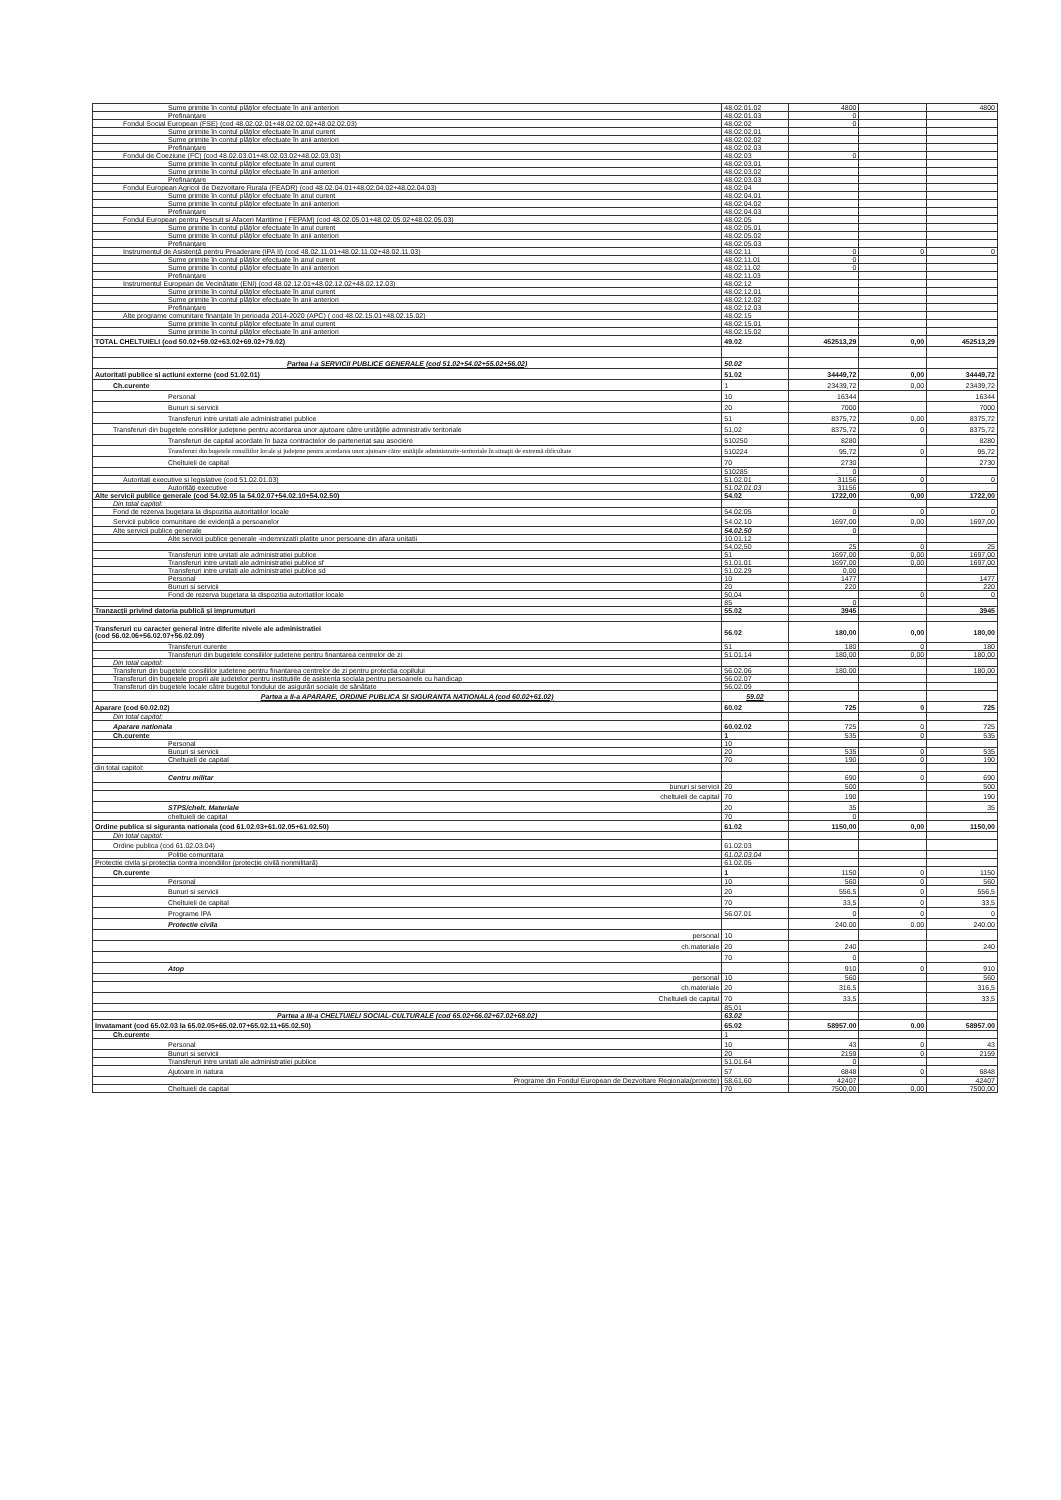| Sume primite în contul plăților efectuate în anii anteriori | 48.02.01.02 | 4800 | | 4800 |
| Prefinanțare | 48.02.01.03 | 0 | | |
| Fondul Social European (FSE) (cod 48.02.02.01+48.02.02.02+48.02.02.03) | 48.02.02 | 0 | | |
| Sume primite în contul plăților efectuate în anul curent | 48.02.02.01 | | | |
| Sume primite în contul plăților efectuate în anii anteriori | 48.02.02.02 | | | |
| Prefinanțare | 48.02.02.03 | | | |
| Fondul de Coeziune (FC) (cod 48.02.03.01+48.02.03.02+48.02.03.03) | 48.02.03 | 0 | | |
| Sume primite în contul plăților efectuate în anul curent | 48.02.03.01 | | | |
| Sume primite în contul plăților efectuate în anii anteriori | 48.02.03.02 | | | |
| Prefinanțare | 48.02.03.03 | | | |
| Fondul European Agricol de Dezvoltare Rurala (FEADR) (cod 48.02.04.01+48.02.04.02+48.02.04.03) | 48.02.04 | | | |
| Sume primite în contul plăților efectuate în anul curent | 48.02.04.01 | | | |
| Sume primite în contul plăților efectuate în anii anteriori | 48.02.04.02 | | | |
| Prefinanțare | 48.02.04.03 | | | |
| Fondul European pentru Pescuit si Afaceri Maritime ( FEPAM) (cod 48.02.05.01+48.02.05.02+48.02.05.03) | 48.02.05 | | | |
| Sume primite în contul plăților efectuate în anul curent | 48.02.05.01 | | | |
| Sume primite în contul plăților efectuate în anii anteriori | 48.02.05.02 | | | |
| Prefinanțare | 48.02.05.03 | | | |
| Instrumentul de Asistență pentru Preaderare (IPA II) (cod 48.02.11.01+48.02.11.02+48.02.11.03) | 48.02.11 | 0 | 0 | 0 |
| Sume primite în contul plăților efectuate în anul curent | 48.02.11.01 | 0 | | |
| Sume primite în contul plăților efectuate în anii anteriori | 48.02.11.02 | 0 | | |
| Prefinanțare | 48.02.11.03 | | | |
| Instrumentul European de Vecinătate (ENI) (cod 48.02.12.01+48.02.12.02+48.02.12.03) | 48.02.12 | | | |
| Sume primite în contul plăților efectuate în anul curent | 48.02.12.01 | | | |
| Sume primite în contul plăților efectuate în anii anteriori | 48.02.12.02 | | | |
| Prefinanțare | 48.02.12.03 | | | |
| Alte programe comunitare finanțate în perioada 2014-2020 (APC) ( cod 48.02.15.01+48.02.15.02) | 48.02.15 | | | |
| Sume primite în contul plăților efectuate în anul curent | 48.02.15.01 | | | |
| Sume primite în contul plăților efectuate în anii anteriori | 48.02.15.02 | | | |
| TOTAL CHELTUIELI (cod 50.02+59.02+63.02+69.02+79.02) | 49.02 | 452513,29 | 0,00 | 452513,29 |
| Partea I-a SERVICII PUBLICE GENERALE (cod 51.02+54.02+55.02+56.02) | 50.02 | | | |
| Autoritati publice si actiuni externe (cod 51.02.01) | 51.02 | 34449,72 | 0,00 | 34449,72 |
| Ch.curente | 1 | 23439,72 | 0,00 | 23439,72 |
| Personal | 10 | 16344 | | 16344 |
| Bunuri si servicii | 20 | 7000 | | 7000 |
| Transferuri intre unitati ale administratiei publice | 51 | 8375,72 | 0,00 | 8375,72 |
| Transferuri din bugetele consiliilor județene pentru acordarea unor ajutoare către unitățiile administrativ teritoriale | 51,02 | 8375,72 | 0 | 8375,72 |
| Transferuri de capital acordate în baza contractelor de parteneriat sau asociere | 510250 | 8280 | | 8280 |
| Transferuri din bugetele consiliilor locale şi judeţene pentru acordarea unor ajutoare către unităţile administrativ-teritoriale în situaţii de extremă dificultate | 510224 | 95,72 | 0 | 95,72 |
| Cheltuieli de capital | 70 | 2730 | | 2730 |
| | 510285 | 0 | | |
| Autoritati executive si legislative (cod 51.02.01.03) | 51.02.01 | 31156 | 0 | 0 |
| Autorități executive | 51.02.01.03 | 31156 | | |
| Alte servicii publice generale (cod 54.02.05 la 54.02.07+54.02.10+54.02.50) | 54.02 | 1722,00 | 0,00 | 1722,00 |
| Din total capitol: | | | | |
| Fond de rezerva bugetara la dispozitia autoritatilor locale | 54.02.05 | 0 | 0 | 0 |
| Servicii publice comunitare de evidență a persoanelor | 54.02.10 | 1697,00 | 0,00 | 1697,00 |
| Alte servicii publice generale | 54.02.50 | 0 | | |
| Alte servicii publice generale -indemnizatii platite unor persoane din afara unitatii | 10.01.12 | | | |
| | 54,02,50 | 25 | 0 | 25 |
| Transferuri intre unitati ale administratiei publice | 51 | 1697,00 | 0,00 | 1697,00 |
| Transferuri intre unitati ale administratiei publice sf | 51.01.01 | 1697,00 | 0,00 | 1697,00 |
| Transferuri intre unitati ale administratiei publice sd | 51.02.29 | 0,00 | | |
| Personal | 10 | 1477 | | 1477 |
| Bunuri si servicii | 20 | 220 | | 220 |
| Fond de rezerva bugetara la dispozitia autoritatilor locale | 50,04 | | 0 | 0 |
| | 85 | 0 | | |
| Tranzacții privind datoria publică și imprumuturi | 55.02 | 3945 | | 3945 |
| Transferuri cu caracter general intre diferite nivele ale administratiei (cod 56.02.06+56.02.07+56.02.09) | 56.02 | 180,00 | 0,00 | 180,00 |
| Transferuri curente | 51 | 180 | 0 | 180 |
| Transferuri din bugetele consiliilor judetene pentru finantarea centrelor de zi | 51.01.14 | 180,00 | 0,00 | 180,00 |
| Din total capitol: | | | | |
| Transferuri din bugetele consiliilor judetene pentru finantarea centrelor de zi pentru protectia copilului | 56.02.06 | 180.00 | | 180,00 |
| Transferuri din bugetele proprii ale judetelor pentru institutiile de asistenta sociala pentru persoanele cu handicap | 56.02.07 | | | |
| Transferuri din bugetele locale către bugetul fondului de asigurări sociale de sănătate | 56.02.09 | | | |
| Partea a II-a APARARE, ORDINE PUBLICA SI SIGURANTA NATIONALA (cod 60.02+61.02) | 59.02 | | | |
| Aparare (cod 60.02.02) | 60.02 | 725 | 0 | 725 |
| Din total capitol: | | | | |
| Aparare nationala | 60.02.02 | 725 | 0 | 725 |
| Ch.curente | 1 | 535 | 0 | 535 |
| Personal | 10 | | | |
| Bunuri si servicii | 20 | 535 | 0 | 535 |
| Cheltuieli de capital | 70 | 190 | 0 | 190 |
| din total capitol: | | | | |
| Centru militar | | 690 | 0 | 690 |
| bunuri si servicii | 20 | 500 | | 500 |
| cheltuieli de capital | 70 | 190 | | 190 |
| STPS/chelt. Materiale | 20 | 35 | | 35 |
| cheltuieli de capital | 70 | 0 | | |
| Ordine publica si siguranta nationala (cod 61.02.03+61.02.05+61.02.50) | 61.02 | 1150,00 | 0,00 | 1150,00 |
| Din total capitol: | | | | |
| Ordine publica (cod 61.02.03.04) | 61.02.03 | | | |
| Politie comunitara | 61.02.03.04 | | | |
| Protectie civila și protectia contra incendiilor (protecție civilă nonmilitară) | 61.02.05 | | | |
| Ch.curente | 1 | 1150 | 0 | 1150 |
| Personal | 10 | 560 | 0 | 560 |
| Bunuri si servicii | 20 | 556,5 | 0 | 556,5 |
| Cheltuieli de capital | 70 | 33,5 | 0 | 33,5 |
| Programe IPA | 56.07.01 | 0 | 0 | 0 |
| Protectie civila | | 240.00 | 0.00 | 240.00 |
| personal | 10 | | | |
| ch.materiale | 20 | 240 | | 240 |
| | 70 | 0 | | |
| Atop | | 910 | 0 | 910 |
| personal | 10 | 560 | | 560 |
| ch.materiale | 20 | 316,5 | | 316,5 |
| Cheltuieli de capital | 70 | 33,5 | | 33,5 |
| | 85,01 | | | |
| Partea a III-a CHELTUIELI SOCIAL-CULTURALE (cod 65.02+66.02+67.02+68.02) | 63.02 | | | |
| Invatamant (cod 65.02.03 la 65.02.05+65.02.07+65.02.11+65.02.50) | 65.02 | 58957.00 | 0.00 | 58957.00 |
| Ch.curente | 1 | | | |
| Personal | 10 | 43 | 0 | 43 |
| Bunuri si servicii | 20 | 2159 | 0 | 2159 |
| Transferuri intre unitati ale administratiei publice | 51.01.64 | 0 | | |
| Ajutoare in natura | 57 | 6848 | 0 | 6848 |
| Programe din Fondul European de Dezvoltare Regionala(proiecte) | 58,61,60 | 42407 | | 42407 |
| Cheltuieli de capital | 70 | 7500,00 | 0,00 | 7500,00 |